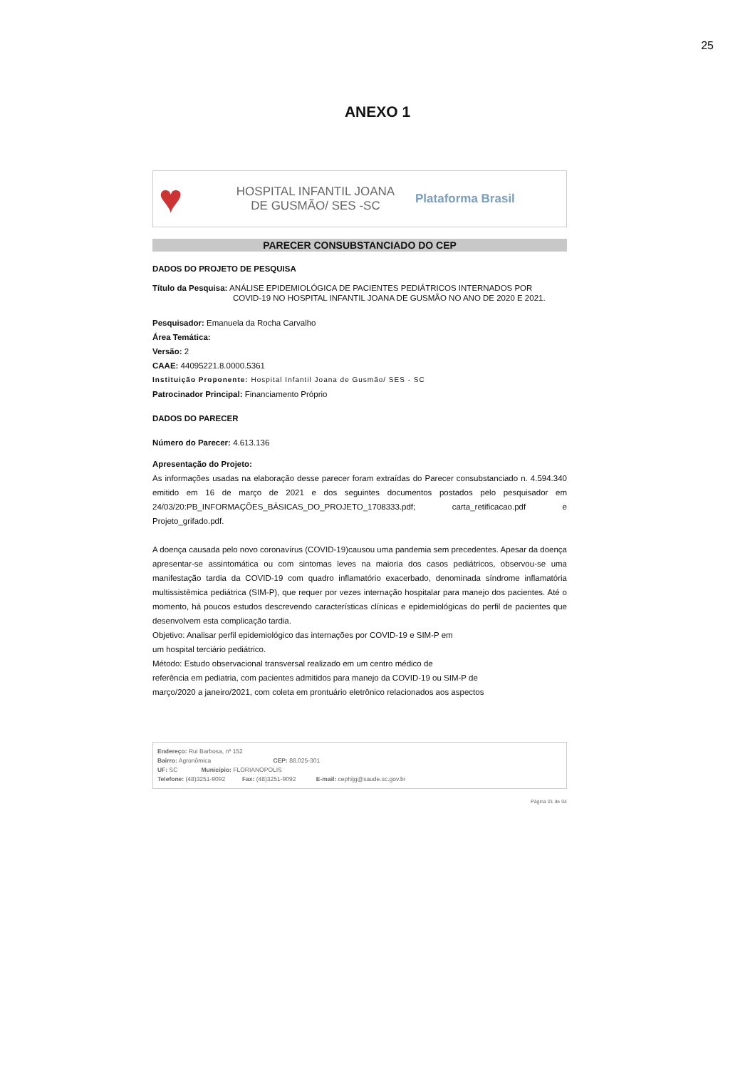25
ANEXO 1
♥
HOSPITAL INFANTIL JOANA DE GUSMÃO/ SES -SC
Plataforma Brasil
PARECER CONSUBSTANCIADO DO CEP
DADOS DO PROJETO DE PESQUISA
Título da Pesquisa: ANÁLISE EPIDEMIOLÓGICA DE PACIENTES PEDIÁTRICOS INTERNADOS POR
COVID-19 NO HOSPITAL INFANTIL JOANA DE GUSMÃO NO ANO DE 2020 E 2021.
Pesquisador: Emanuela da Rocha Carvalho
Área Temática:
Versão: 2
CAAE: 44095221.8.0000.5361
Instituição Proponente: Hospital Infantil Joana de Gusmão/ SES - SC
Patrocinador Principal: Financiamento Próprio
DADOS DO PARECER
Número do Parecer: 4.613.136
Apresentação do Projeto:
As informações usadas na elaboração desse parecer foram extraídas do Parecer consubstanciado n. 4.594.340 emitido em 16 de março de 2021 e dos seguintes documentos postados pelo pesquisador em 24/03/20:PB_INFORMAÇÕES_BÁSICAS_DO_PROJETO_1708333.pdf; carta_retificacao.pdf e Projeto_grifado.pdf.
A doença causada pelo novo coronavírus (COVID-19)causou uma pandemia sem precedentes. Apesar da doença apresentar-se assintomática ou com sintomas leves na maioria dos casos pediátricos, observou-se uma manifestação tardia da COVID-19 com quadro inflamatório exacerbado, denominada síndrome inflamatória multissistêmica pediátrica (SIM-P), que requer por vezes internação hospitalar para manejo dos pacientes. Até o momento, há poucos estudos descrevendo características clínicas e epidemiológicas do perfil de pacientes que desenvolvem esta complicação tardia.
Objetivo: Analisar perfil epidemiológico das internações por COVID-19 e SIM-P em
um hospital terciário pediátrico.
Método: Estudo observacional transversal realizado em um centro médico de
referência em pediatria, com pacientes admitidos para manejo da COVID-19 ou SIM-P de
março/2020 a janeiro/2021, com coleta em prontuário eletrônico relacionados aos aspectos
Endereço: Rui Barbosa, nº 152
Bairro: Agronômica CEP: 88.025-301
UF: SC Município: FLORIANOPOLIS
Telefone: (48)3251-9092 Fax: (48)3251-9092 E-mail: cephijg@saude.sc.gov.br
Página 01 de 04